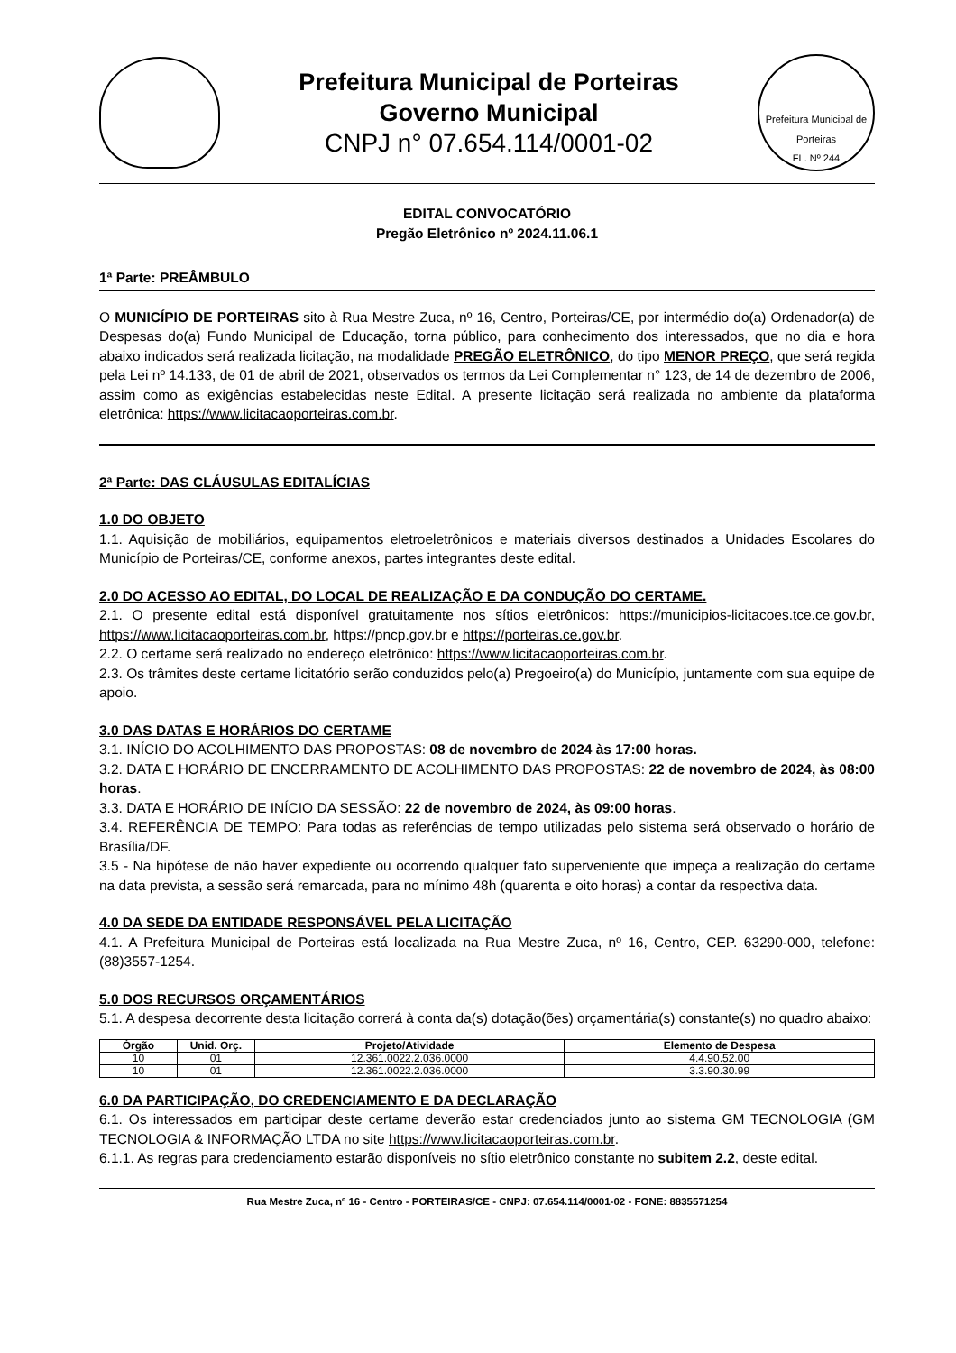Prefeitura Municipal de Porteiras
Governo Municipal
CNPJ n° 07.654.114/0001-02
Prefeitura Municipal de Porteiras
FL. Nº 244
EDITAL CONVOCATÓRIO
Pregão Eletrônico nº 2024.11.06.1
1ª Parte: PREÂMBULO
O MUNICÍPIO DE PORTEIRAS sito à Rua Mestre Zuca, nº 16, Centro, Porteiras/CE, por intermédio do(a) Ordenador(a) de Despesas do(a) Fundo Municipal de Educação, torna público, para conhecimento dos interessados, que no dia e hora abaixo indicados será realizada licitação, na modalidade PREGÃO ELETRÔNICO, do tipo MENOR PREÇO, que será regida pela Lei nº 14.133, de 01 de abril de 2021, observados os termos da Lei Complementar n° 123, de 14 de dezembro de 2006, assim como as exigências estabelecidas neste Edital. A presente licitação será realizada no ambiente da plataforma eletrônica: https://www.licitacaoporteiras.com.br.
2ª Parte: DAS CLÁUSULAS EDITALÍCIAS
1.0 DO OBJETO
1.1. Aquisição de mobiliários, equipamentos eletroeletrônicos e materiais diversos destinados a Unidades Escolares do Município de Porteiras/CE, conforme anexos, partes integrantes deste edital.
2.0 DO ACESSO AO EDITAL, DO LOCAL DE REALIZAÇÃO E DA CONDUÇÃO DO CERTAME.
2.1. O presente edital está disponível gratuitamente nos sítios eletrônicos: https://municipios-licitacoes.tce.ce.gov.br, https://www.licitacaoporteiras.com.br, https://pncp.gov.br e https://porteiras.ce.gov.br.
2.2. O certame será realizado no endereço eletrônico: https://www.licitacaoporteiras.com.br.
2.3. Os trâmites deste certame licitatório serão conduzidos pelo(a) Pregoeiro(a) do Município, juntamente com sua equipe de apoio.
3.0 DAS DATAS E HORÁRIOS DO CERTAME
3.1. INÍCIO DO ACOLHIMENTO DAS PROPOSTAS: 08 de novembro de 2024 às 17:00 horas.
3.2. DATA E HORÁRIO DE ENCERRAMENTO DE ACOLHIMENTO DAS PROPOSTAS: 22 de novembro de 2024, às 08:00 horas.
3.3. DATA E HORÁRIO DE INÍCIO DA SESSÃO: 22 de novembro de 2024, às 09:00 horas.
3.4. REFERÊNCIA DE TEMPO: Para todas as referências de tempo utilizadas pelo sistema será observado o horário de Brasília/DF.
3.5 - Na hipótese de não haver expediente ou ocorrendo qualquer fato superveniente que impeça a realização do certame na data prevista, a sessão será remarcada, para no mínimo 48h (quarenta e oito horas) a contar da respectiva data.
4.0 DA SEDE DA ENTIDADE RESPONSÁVEL PELA LICITAÇÃO
4.1. A Prefeitura Municipal de Porteiras está localizada na Rua Mestre Zuca, nº 16, Centro, CEP. 63290-000, telefone: (88)3557-1254.
5.0 DOS RECURSOS ORÇAMENTÁRIOS
5.1. A despesa decorrente desta licitação correrá à conta da(s) dotação(ões) orçamentária(s) constante(s) no quadro abaixo:
| Órgão | Unid. Orç. | Projeto/Atividade | Elemento de Despesa |
| --- | --- | --- | --- |
| 10 | 01 | 12.361.0022.2.036.0000 | 4.4.90.52.00 |
| 10 | 01 | 12.361.0022.2.036.0000 | 3.3.90.30.99 |
6.0 DA PARTICIPAÇÃO, DO CREDENCIAMENTO E DA DECLARAÇÃO
6.1. Os interessados em participar deste certame deverão estar credenciados junto ao sistema GM TECNOLOGIA (GM TECNOLOGIA & INFORMAÇÃO LTDA no site https://www.licitacaoporteiras.com.br.
6.1.1. As regras para credenciamento estarão disponíveis no sítio eletrônico constante no subitem 2.2, deste edital.
Rua Mestre Zuca, nº 16 - Centro - PORTEIRAS/CE - CNPJ: 07.654.114/0001-02 - FONE: 8835571254